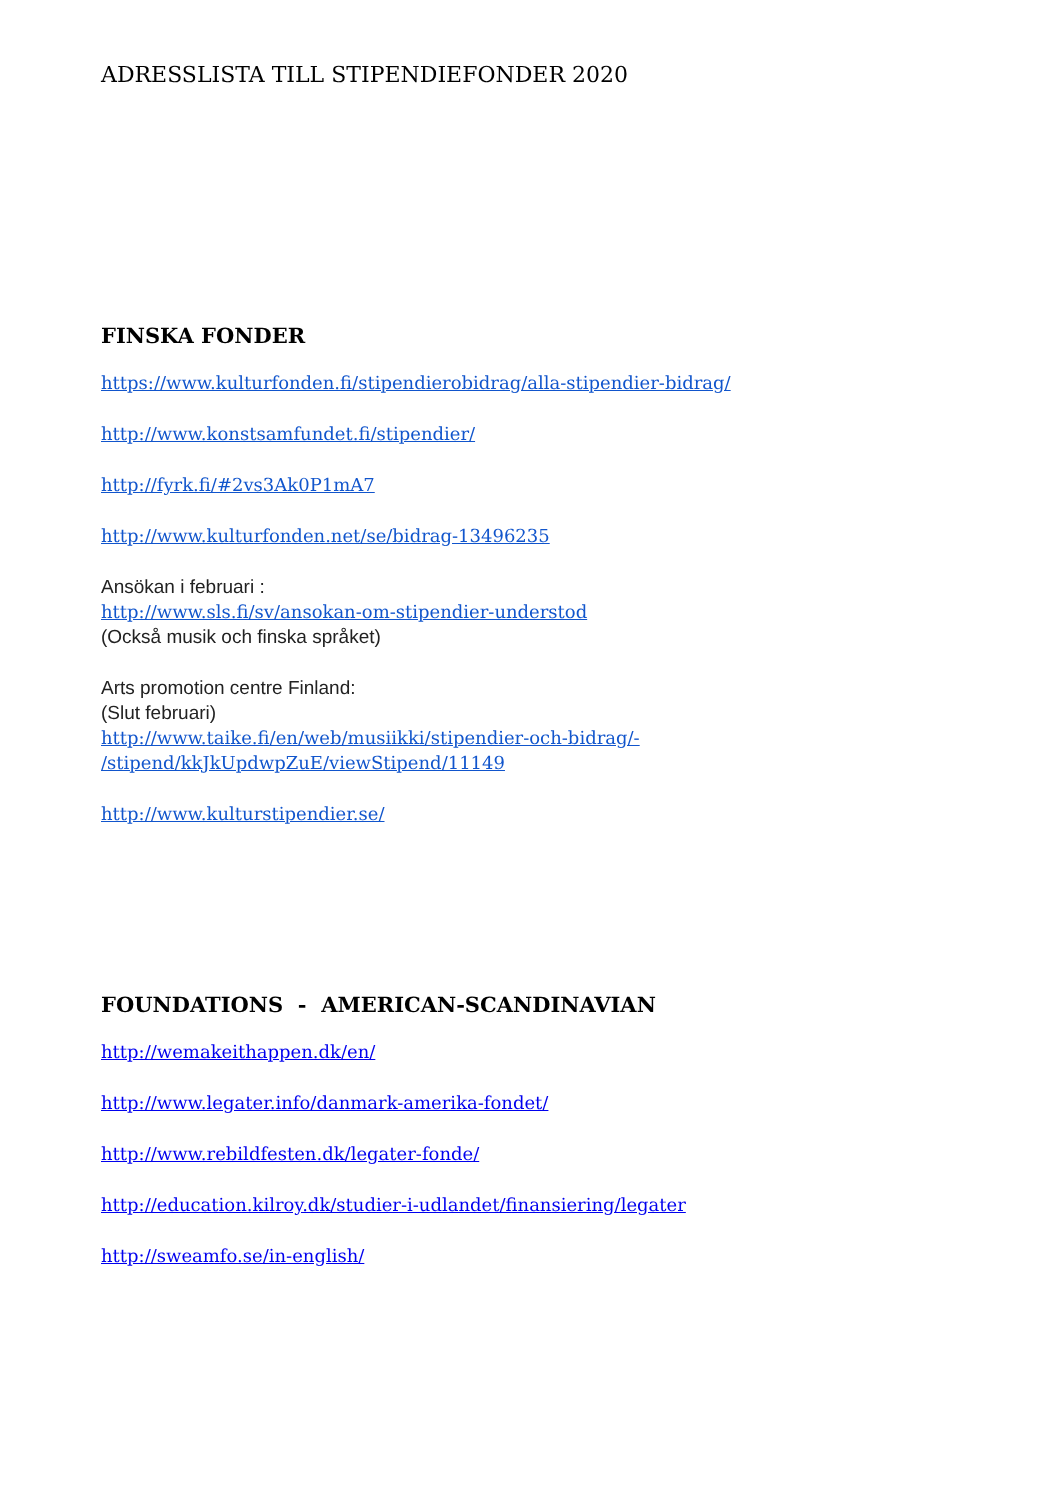ADRESSLISTA TILL STIPENDIEFONDER 2020
FINSKA FONDER
https://www.kulturfonden.fi/stipendierobidrag/alla-stipendier-bidrag/
http://www.konstsamfundet.fi/stipendier/
http://fyrk.fi/#2vs3Ak0P1mA7
http://www.kulturfonden.net/se/bidrag-13496235
Ansökan i februari :
http://www.sls.fi/sv/ansokan-om-stipendier-understod
(Också musik och finska språket)
Arts promotion centre Finland:
(Slut februari)
http://www.taike.fi/en/web/musiikki/stipendier-och-bidrag/-
/stipend/kkJkUpdwpZuE/viewStipend/11149
http://www.kulturstipendier.se/
FOUNDATIONS - AMERICAN-SCANDINAVIAN
http://wemakeithappen.dk/en/
http://www.legater.info/danmark-amerika-fondet/
http://www.rebildfesten.dk/legater-fonde/
http://education.kilroy.dk/studier-i-udlandet/finansiering/legater
http://sweamfo.se/in-english/